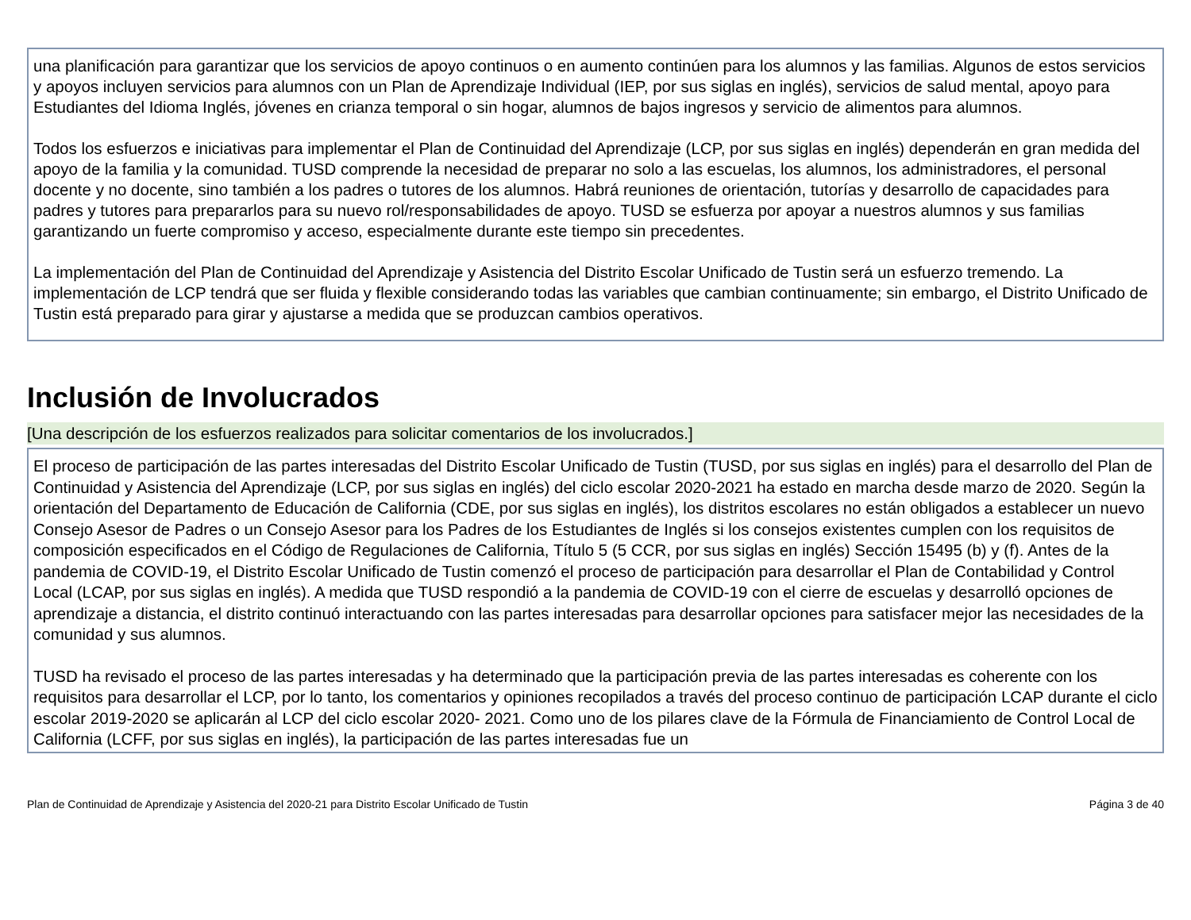una planificación para garantizar que los servicios de apoyo continuos o en aumento continúen para los alumnos y las familias. Algunos de estos servicios y apoyos incluyen servicios para alumnos con un Plan de Aprendizaje Individual (IEP, por sus siglas en inglés), servicios de salud mental, apoyo para Estudiantes del Idioma Inglés, jóvenes en crianza temporal o sin hogar, alumnos de bajos ingresos y servicio de alimentos para alumnos.
Todos los esfuerzos e iniciativas para implementar el Plan de Continuidad del Aprendizaje (LCP, por sus siglas en inglés) dependerán en gran medida del apoyo de la familia y la comunidad. TUSD comprende la necesidad de preparar no solo a las escuelas, los alumnos, los administradores, el personal docente y no docente, sino también a los padres o tutores de los alumnos. Habrá reuniones de orientación, tutorías y desarrollo de capacidades para padres y tutores para prepararlos para su nuevo rol/responsabilidades de apoyo. TUSD se esfuerza por apoyar a nuestros alumnos y sus familias garantizando un fuerte compromiso y acceso, especialmente durante este tiempo sin precedentes.
La implementación del Plan de Continuidad del Aprendizaje y Asistencia del Distrito Escolar Unificado de Tustin será un esfuerzo tremendo. La implementación de LCP tendrá que ser fluida y flexible considerando todas las variables que cambian continuamente; sin embargo, el Distrito Unificado de Tustin está preparado para girar y ajustarse a medida que se produzcan cambios operativos.
Inclusión de Involucrados
[Una descripción de los esfuerzos realizados para solicitar comentarios de los involucrados.]
El proceso de participación de las partes interesadas del Distrito Escolar Unificado de Tustin (TUSD, por sus siglas en inglés) para el desarrollo del Plan de Continuidad y Asistencia del Aprendizaje (LCP, por sus siglas en inglés) del ciclo escolar 2020-2021 ha estado en marcha desde marzo de 2020. Según la orientación del Departamento de Educación de California (CDE, por sus siglas en inglés), los distritos escolares no están obligados a establecer un nuevo Consejo Asesor de Padres o un Consejo Asesor para los Padres de los Estudiantes de Inglés si los consejos existentes cumplen con los requisitos de composición especificados en el Código de Regulaciones de California, Título 5 (5 CCR, por sus siglas en inglés) Sección 15495 (b) y (f). Antes de la pandemia de COVID-19, el Distrito Escolar Unificado de Tustin comenzó el proceso de participación para desarrollar el Plan de Contabilidad y Control Local (LCAP, por sus siglas en inglés). A medida que TUSD respondió a la pandemia de COVID-19 con el cierre de escuelas y desarrolló opciones de aprendizaje a distancia, el distrito continuó interactuando con las partes interesadas para desarrollar opciones para satisfacer mejor las necesidades de la comunidad y sus alumnos.
TUSD ha revisado el proceso de las partes interesadas y ha determinado que la participación previa de las partes interesadas es coherente con los requisitos para desarrollar el LCP, por lo tanto, los comentarios y opiniones recopilados a través del proceso continuo de participación LCAP durante el ciclo escolar 2019-2020 se aplicarán al LCP del ciclo escolar 2020- 2021. Como uno de los pilares clave de la Fórmula de Financiamiento de Control Local de California (LCFF, por sus siglas en inglés), la participación de las partes interesadas fue un
Plan de Continuidad de Aprendizaje y Asistencia del 2020-21 para Distrito Escolar Unificado de Tustin Página 3 de 40